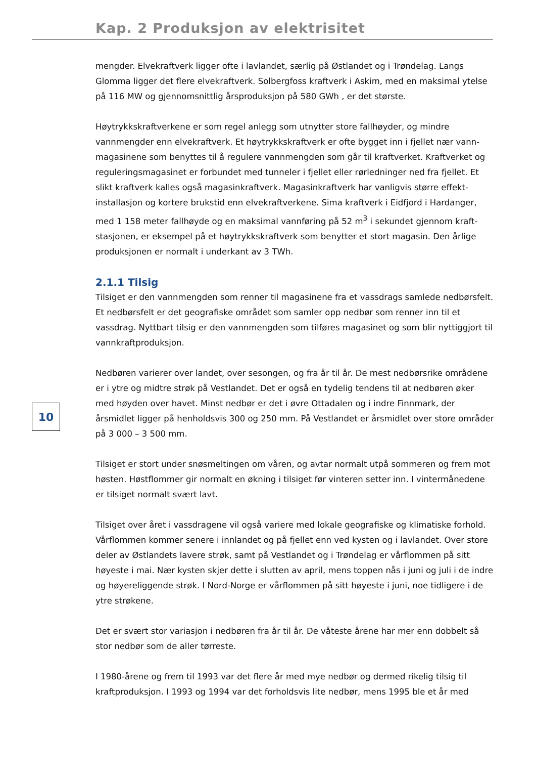Kap. 2 Produksjon av elektrisitet
10
mengder. Elvekraftverk ligger ofte i lavlandet, særlig på Østlandet og i Trøndelag. Langs Glomma ligger det flere elvekraftverk. Solbergfoss kraftverk i Askim, med en maksimal ytelse på 116 MW og gjennomsnittlig årsproduksjon på 580 GWh , er det største.
Høytrykkskraftverkene er som regel anlegg som utnytter store fallhøyder, og mindre vannmengder enn elvekraftverk. Et høytrykkskraftverk er ofte bygget inn i fjellet nær vann-magasinene som benyttes til å regulere vannmengden som går til kraftverket. Kraftverket og reguleringsmagasinet er forbundet med tunneler i fjellet eller rørledninger ned fra fjellet. Et slikt kraftverk kalles også magasinkraftverk. Magasinkraftverk har vanligvis større effekt-installasjon og kortere brukstid enn elvekraftverkene. Sima kraftverk i Eidfjord i Hardanger, med 1 158 meter fallhøyde og en maksimal vannføring på 52 m<sup>3</sup> i sekundet gjennom kraft-stasjonen, er eksempel på et høytrykkskraftverk som benytter et stort magasin. Den årlige produksjonen er normalt i underkant av 3 TWh.
2.1.1 Tilsig
Tilsiget er den vannmengden som renner til magasinene fra et vassdrags samlede nedbørsfelt. Et nedbørsfelt er det geografiske området som samler opp nedbør som renner inn til et vassdrag. Nyttbart tilsig er den vannmengden som tilføres magasinet og som blir nyttiggjort til vannkraftproduksjon.
Nedbøren varierer over landet, over sesongen, og fra år til år. De mest nedbørsrike områdene er i ytre og midtre strøk på Vestlandet. Det er også en tydelig tendens til at nedbøren øker med høyden over havet. Minst nedbør er det i øvre Ottadalen og i indre Finnmark, der årsmidlet ligger på henholdsvis 300 og 250 mm. På Vestlandet er årsmidlet over store områder på 3 000 – 3 500 mm.
Tilsiget er stort under snøsmeltingen om våren, og avtar normalt utpå sommeren og frem mot høsten. Høstflommer gir normalt en økning i tilsiget før vinteren setter inn. I vintermånedene er tilsiget normalt svært lavt.
Tilsiget over året i vassdragene vil også variere med lokale geografiske og klimatiske forhold. Vårflommen kommer senere i innlandet og på fjellet enn ved kysten og i lavlandet. Over store deler av Østlandets lavere strøk, samt på Vestlandet og i Trøndelag er vårflommen på sitt høyeste i mai. Nær kysten skjer dette i slutten av april, mens toppen nås i juni og juli i de indre og høyereliggende strøk. I Nord-Norge er vårflommen på sitt høyeste i juni, noe tidligere i de ytre strøkene.
Det er svært stor variasjon i nedbøren fra år til år. De våteste årene har mer enn dobbelt så stor nedbør som de aller tørreste.
I 1980-årene og frem til 1993 var det flere år med mye nedbør og dermed rikelig tilsig til kraftproduksjon. I 1993 og 1994 var det forholdsvis lite nedbør, mens 1995 ble et år med